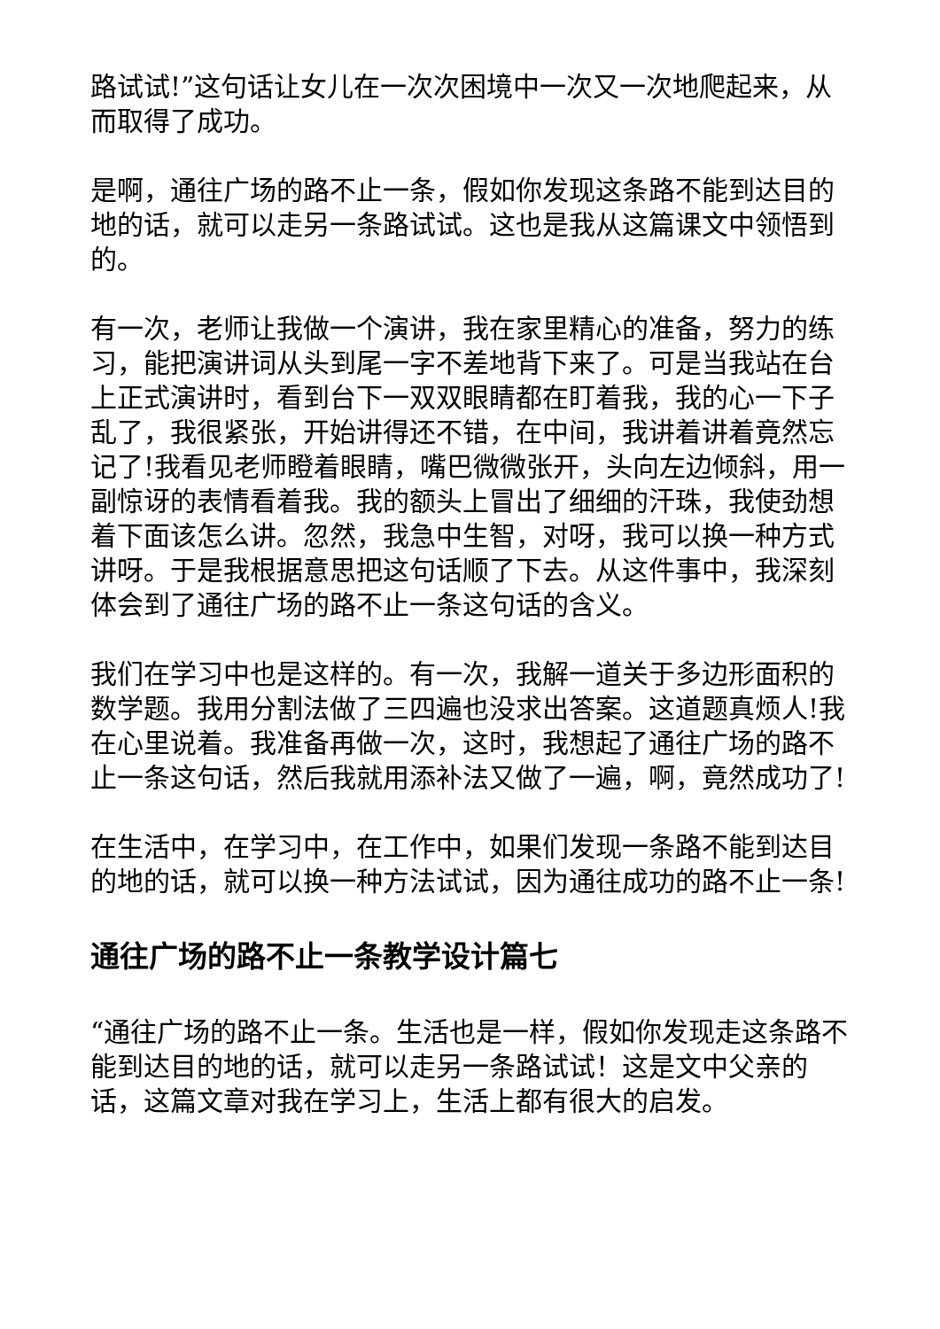路试试!”这句话让女儿在一次次困境中一次又一次地爬起来，从而取得了成功。
是啊，通往广场的路不止一条，假如你发现这条路不能到达目的地的话，就可以走另一条路试试。这也是我从这篇课文中领悟到的。
有一次，老师让我做一个演讲，我在家里精心的准备，努力的练习，能把演讲词从头到尾一字不差地背下来了。可是当我站在台上正式演讲时，看到台下一双双眼睛都在盯着我，我的心一下子乱了，我很紧张，开始讲得还不错，在中间，我讲着讲着竟然忘记了!我看见老师瞪着眼睛，嘴巴微微张开，头向左边倾斜，用一副惊讶的表情看着我。我的额头上冒出了细细的汗珠，我使劲想着下面该怎么讲。忽然，我急中生智，对呀，我可以换一种方式讲呀。于是我根据意思把这句话顺了下去。从这件事中，我深刻体会到了通往广场的路不止一条这句话的含义。
我们在学习中也是这样的。有一次，我解一道关于多边形面积的数学题。我用分割法做了三四遍也没求出答案。这道题真烦人!我在心里说着。我准备再做一次，这时，我想起了通往广场的路不止一条这句话，然后我就用添补法又做了一遍，啊，竟然成功了!
在生活中，在学习中，在工作中，如果们发现一条路不能到达目的地的话，就可以换一种方法试试，因为通往成功的路不止一条!
通往广场的路不止一条教学设计篇七
“通往广场的路不止一条。生活也是一样，假如你发现走这条路不能到达目的地的话，就可以走另一条路试试！这是文中父亲的话，这篇文章对我在学习上，生活上都有很大的启发。